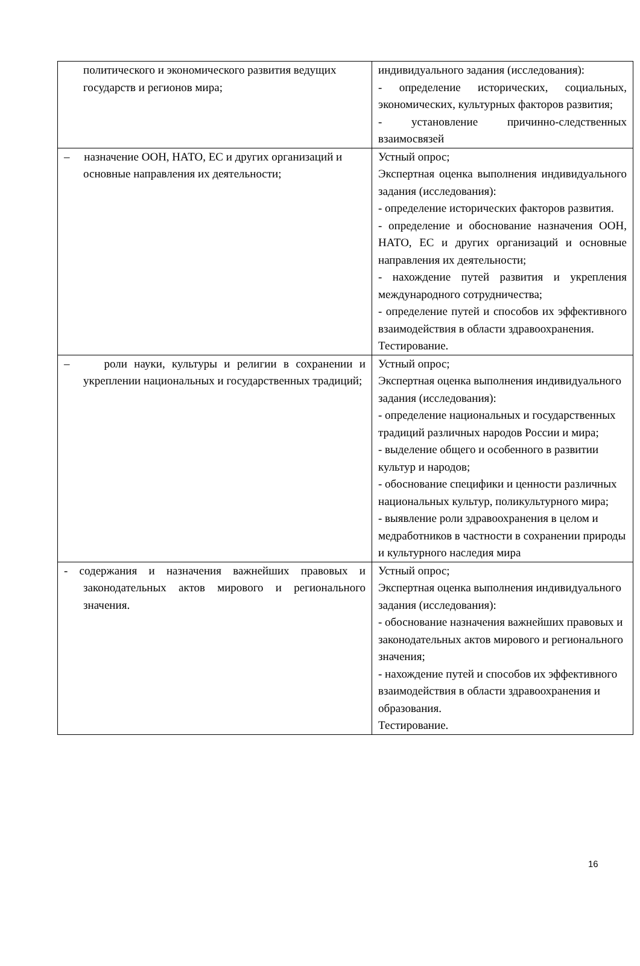| политического и экономического развития ведущих государств и регионов мира; | индивидуального задания (исследования): - определение исторических, социальных, экономических, культурных факторов развития; - установление причинно-следственных взаимосвязей |
| – назначение ООН, НАТО, ЕС и других организаций и основные направления их деятельности; | Устный опрос; Экспертная оценка выполнения индивидуального задания (исследования): - определение исторических факторов развития. - определение и обоснование назначения ООН, НАТО, ЕС и других организаций и основные направления их деятельности; - нахождение путей развития и укрепления международного сотрудничества; - определение путей и способов их эффективного взаимодействия в области здравоохранения. Тестирование. |
| – роли науки, культуры и религии в сохранении и укреплении национальных и государственных традиций; | Устный опрос; Экспертная оценка выполнения индивидуального задания (исследования): - определение национальных и государственных традиций различных народов России и мира; - выделение общего и особенного в развитии культур и народов; - обоснование специфики и ценности различных национальных культур, поликультурного мира; - выявление роли здравоохранения в целом и медработников в частности в сохранении природы и культурного наследия мира |
| - содержания и назначения важнейших правовых и законодательных актов мирового и регионального значения. | Устный опрос; Экспертная оценка выполнения индивидуального задания (исследования): - обоснование назначения важнейших правовых и законодательных актов мирового и регионального значения; - нахождение путей и способов их эффективного взаимодействия в области здравоохранения и образования. Тестирование. |
16